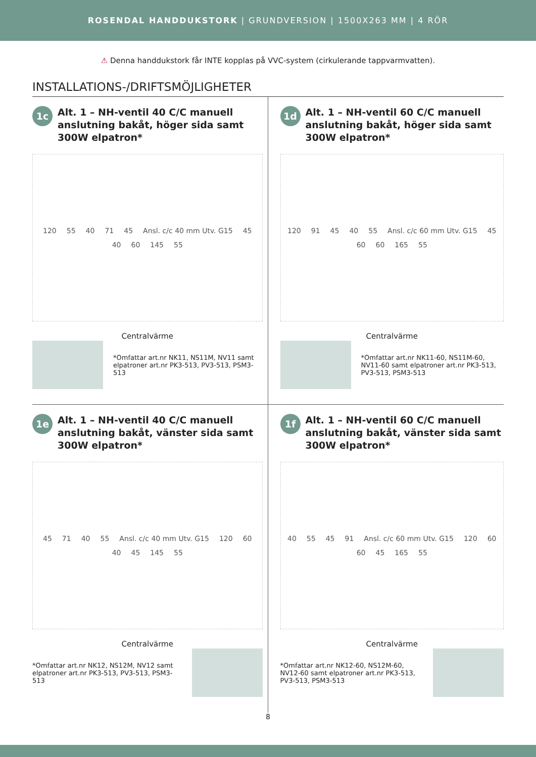ROSENDAL HANDDUKSTORK | GRUNDVERSION | 1500X263 MM | 4 RÖR
⚠ Denna handdukstork får INTE kopplas på VVC-system (cirkulerande tappvarmvatten).
INSTALLATIONS-/DRIFTSMÖJLIGHETER
1c
Alt. 1 – NH-ventil 40 C/C manuell anslutning bakåt, höger sida samt 300W elpatron*
120 55 40 71 45 Ansl. c/c 40 mm Utv. G15 45 40 60 145 55
Centralvärme
*Omfattar art.nr NK11, NS11M, NV11 samt elpatroner art.nr PK3-513, PV3-513, PSM3-513
1d
Alt. 1 – NH-ventil 60 C/C manuell anslutning bakåt, höger sida samt 300W elpatron*
120 91 45 40 55 Ansl. c/c 60 mm Utv. G15 45 60 60 165 55
Centralvärme
*Omfattar art.nr NK11-60, NS11M-60, NV11-60 samt elpatroner art.nr PK3-513, PV3-513, PSM3-513
1e
Alt. 1 – NH-ventil 40 C/C manuell anslutning bakåt, vänster sida samt 300W elpatron*
45 71 40 55 Ansl. c/c 40 mm Utv. G15 120 60 40 45 145 55
Centralvärme
*Omfattar art.nr NK12, NS12M, NV12 samt elpatroner art.nr PK3-513, PV3-513, PSM3-513
1f
Alt. 1 – NH-ventil 60 C/C manuell anslutning bakåt, vänster sida samt 300W elpatron*
40 55 45 91 Ansl. c/c 60 mm Utv. G15 120 60 60 45 165 55
Centralvärme
*Omfattar art.nr NK12-60, NS12M-60, NV12-60 samt elpatroner art.nr PK3-513, PV3-513, PSM3-513
8